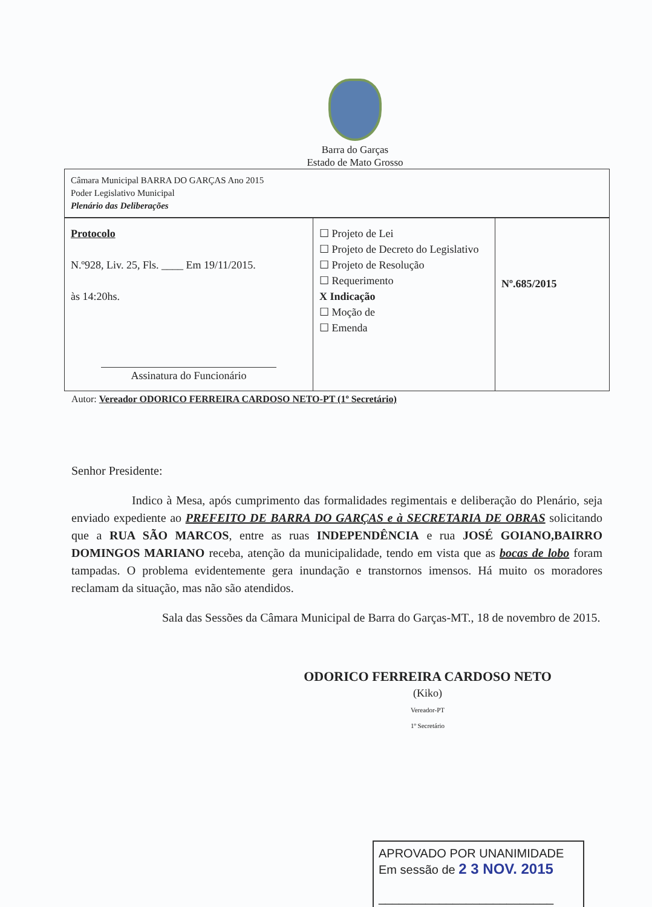Barra do Garças
Estado de Mato Grosso
Câmara Municipal BARRA DO GARÇAS Ano 2015
Poder Legislativo Municipal
Plenário das Deliberações
| Protocolo N.º928, Liv. 25, Fls. ____ Em 19/11/2015. às 14:20hs. Assinatura do Funcionário | ☐ Projeto de Lei ☐ Projeto de Decreto do Legislativo ☐ Projeto de Resolução ☐ Requerimento X Indicação ☐ Moção de ☐ Emenda | Nº.685/2015 |
Autor: Vereador ODORICO FERREIRA CARDOSO NETO-PT (1º Secretário)
Senhor Presidente:
Indico à Mesa, após cumprimento das formalidades regimentais e deliberação do Plenário, seja enviado expediente ao PREFEITO DE BARRA DO GARÇAS e à SECRETARIA DE OBRAS solicitando que a RUA SÃO MARCOS, entre as ruas INDEPENDÊNCIA e rua JOSÉ GOIANO,BAIRRO DOMINGOS MARIANO receba, atenção da municipalidade, tendo em vista que as bocas de lobo foram tampadas. O problema evidentemente gera inundação e transtornos imensos. Há muito os moradores reclamam da situação, mas não são atendidos.
Sala das Sessões da Câmara Municipal de Barra do Garças-MT., 18 de novembro de 2015.
ODORICO FERREIRA CARDOSO NETO
(Kiko)
Vereador-PT
1º Secretário
APROVADO POR UNANIMIDADE
Em sessão de 2 3 NOV. 2015
__________________________